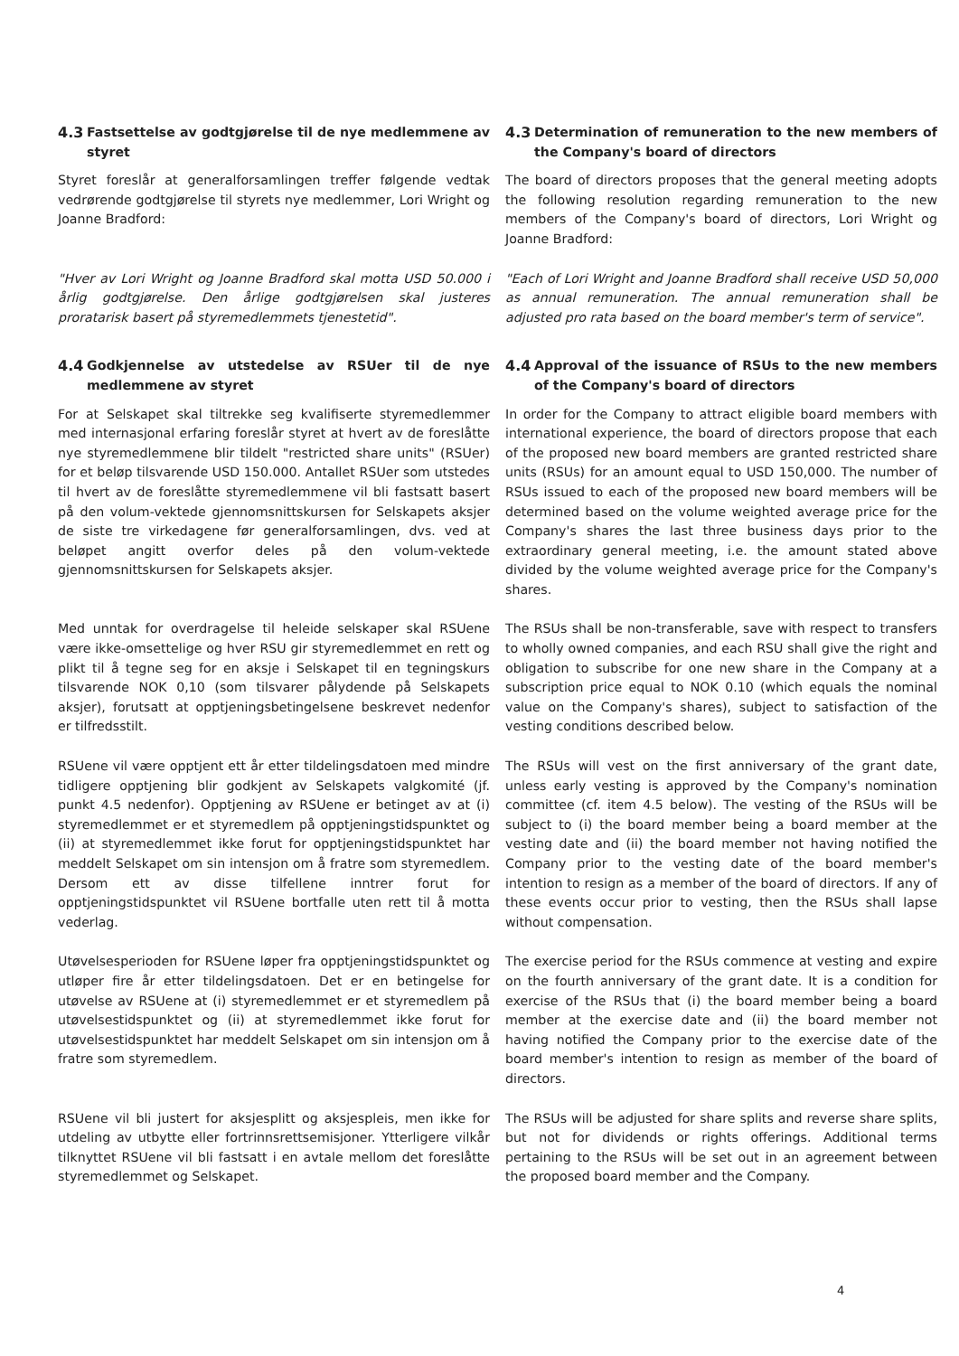4.3 Fastsettelse av godtgjørelse til de nye medlemmene av styret
Styret foreslår at generalforsamlingen treffer følgende vedtak vedrørende godtgjørelse til styrets nye medlemmer, Lori Wright og Joanne Bradford:
4.3 Determination of remuneration to the new members of the Company's board of directors
The board of directors proposes that the general meeting adopts the following resolution regarding remuneration to the new members of the Company's board of directors, Lori Wright og Joanne Bradford:
"Hver av Lori Wright og Joanne Bradford skal motta USD 50.000 i årlig godtgjørelse. Den årlige godtgjørelsen skal justeres proratarisk basert på styremedlemmets tjenestetid".
"Each of Lori Wright and Joanne Bradford shall receive USD 50,000 as annual remuneration. The annual remuneration shall be adjusted pro rata based on the board member's term of service".
4.4 Godkjennelse av utstedelse av RSUer til de nye medlemmene av styret
For at Selskapet skal tiltrekke seg kvalifiserte styremedlemmer med internasjonal erfaring foreslår styret at hvert av de foreslåtte nye styremedlemmene blir tildelt "restricted share units" (RSUer) for et beløp tilsvarende USD 150.000. Antallet RSUer som utstedes til hvert av de foreslåtte styremedlemmene vil bli fastsatt basert på den volum-vektede gjennomsnittskursen for Selskapets aksjer de siste tre virkedagene før generalforsamlingen, dvs. ved at beløpet angitt overfor deles på den volum-vektede gjennomsnittskursen for Selskapets aksjer.
4.4 Approval of the issuance of RSUs to the new members of the Company's board of directors
In order for the Company to attract eligible board members with international experience, the board of directors propose that each of the proposed new board members are granted restricted share units (RSUs) for an amount equal to USD 150,000. The number of RSUs issued to each of the proposed new board members will be determined based on the volume weighted average price for the Company's shares the last three business days prior to the extraordinary general meeting, i.e. the amount stated above divided by the volume weighted average price for the Company's shares.
Med unntak for overdragelse til heleide selskaper skal RSUene være ikke-omsettelige og hver RSU gir styremedlemmet en rett og plikt til å tegne seg for en aksje i Selskapet til en tegningskurs tilsvarende NOK 0,10 (som tilsvarer pålydende på Selskapets aksjer), forutsatt at opptjeningsbetingelsene beskrevet nedenfor er tilfredsstilt.
The RSUs shall be non-transferable, save with respect to transfers to wholly owned companies, and each RSU shall give the right and obligation to subscribe for one new share in the Company at a subscription price equal to NOK 0.10 (which equals the nominal value on the Company's shares), subject to satisfaction of the vesting conditions described below.
RSUene vil være opptjent ett år etter tildelingsdatoen med mindre tidligere opptjening blir godkjent av Selskapets valgkomité (jf. punkt 4.5 nedenfor). Opptjening av RSUene er betinget av at (i) styremedlemmet er et styremedlem på opptjeningstidspunktet og (ii) at styremedlemmet ikke forut for opptjeningstidspunktet har meddelt Selskapet om sin intensjon om å fratre som styremedlem. Dersom ett av disse tilfellene inntrer forut for opptjeningstidspunktet vil RSUene bortfalle uten rett til å motta vederlag.
The RSUs will vest on the first anniversary of the grant date, unless early vesting is approved by the Company's nomination committee (cf. item 4.5 below). The vesting of the RSUs will be subject to (i) the board member being a board member at the vesting date and (ii) the board member not having notified the Company prior to the vesting date of the board member's intention to resign as a member of the board of directors. If any of these events occur prior to vesting, then the RSUs shall lapse without compensation.
Utøvelsesperioden for RSUene løper fra opptjeningstidspunktet og utløper fire år etter tildelingsdatoen. Det er en betingelse for utøvelse av RSUene at (i) styremedlemmet er et styremedlem på utøvelsestidspunktet og (ii) at styremedlemmet ikke forut for utøvelsestidspunktet har meddelt Selskapet om sin intensjon om å fratre som styremedlem.
The exercise period for the RSUs commence at vesting and expire on the fourth anniversary of the grant date. It is a condition for exercise of the RSUs that (i) the board member being a board member at the exercise date and (ii) the board member not having notified the Company prior to the exercise date of the board member's intention to resign as member of the board of directors.
RSUene vil bli justert for aksjesplitt og aksjespleis, men ikke for utdeling av utbytte eller fortrinnsrettsemisjoner. Ytterligere vilkår tilknyttet RSUene vil bli fastsatt i en avtale mellom det foreslåtte styremedlemmet og Selskapet.
The RSUs will be adjusted for share splits and reverse share splits, but not for dividends or rights offerings. Additional terms pertaining to the RSUs will be set out in an agreement between the proposed board member and the Company.
4